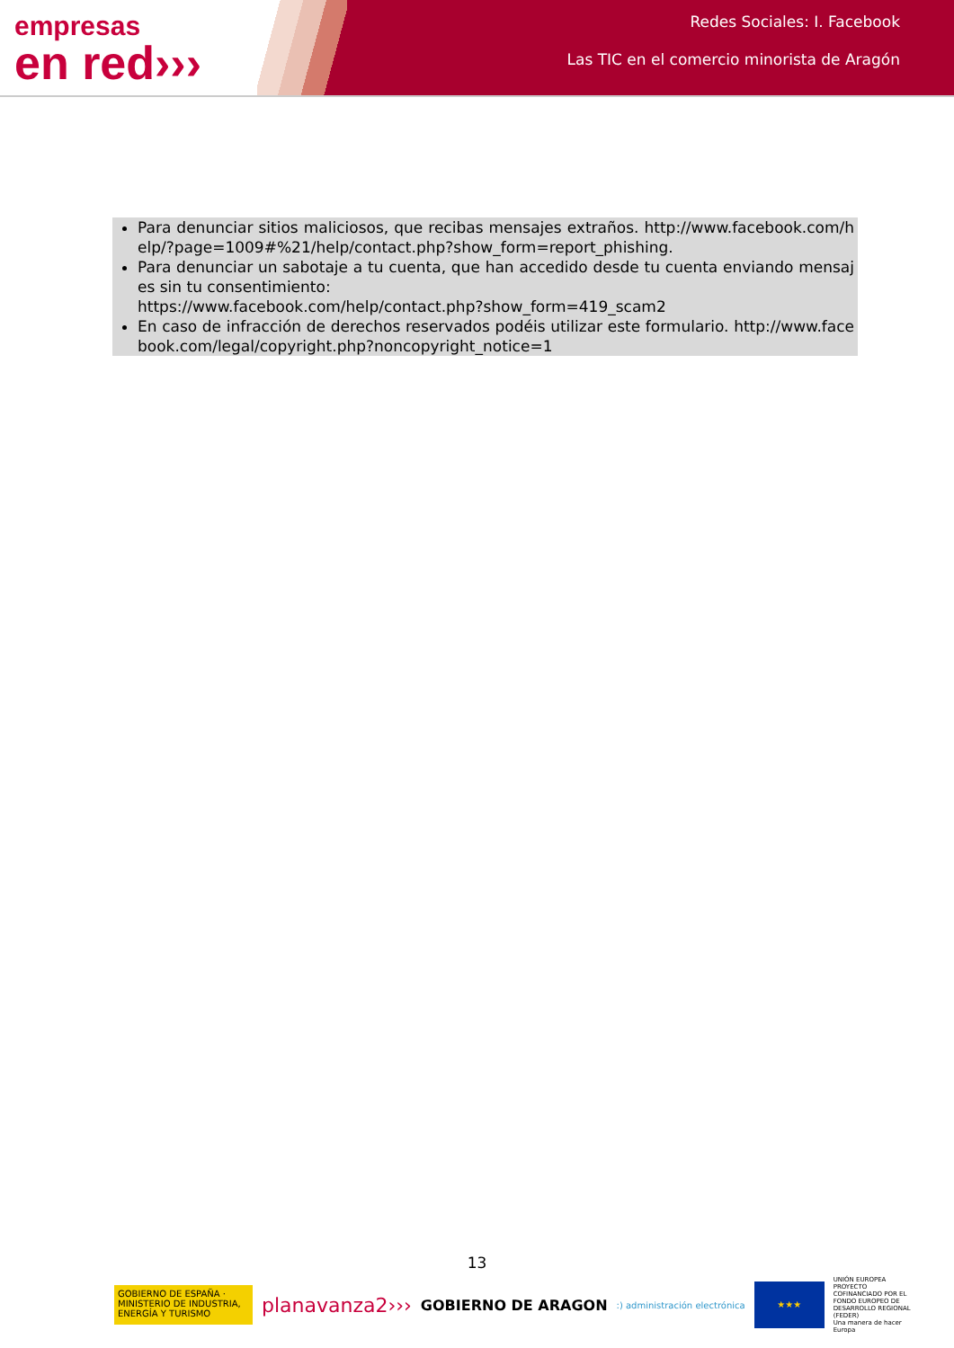empresas
en red›››
Redes Sociales: I. Facebook
Las TIC en el comercio minorista de Aragón
Para denunciar sitios maliciosos, que recibas mensajes extraños. http://www.facebook.com/help/?page=1009#%21/help/contact.php?show_form=report_phishing.
Para denunciar un sabotaje a tu cuenta, que han accedido desde tu cuenta enviando mensajes sin tu consentimiento:
https://www.facebook.com/help/contact.php?show_form=419_scam2
En caso de infracción de derechos reservados podéis utilizar este formulario. http://www.facebook.com/legal/copyright.php?noncopyright_notice=1
13
GOBIERNO DE ESPAÑA · MINISTERIO DE INDUSTRIA, ENERGÍA Y TURISMO
planavanza2›››
GOBIERNO DE ARAGON
:) administración electrónica
★★★
UNIÓN EUROPEA
PROYECTO COFINANCIADO POR EL FONDO EUROPEO DE DESARROLLO REGIONAL (FEDER)
Una manera de hacer Europa